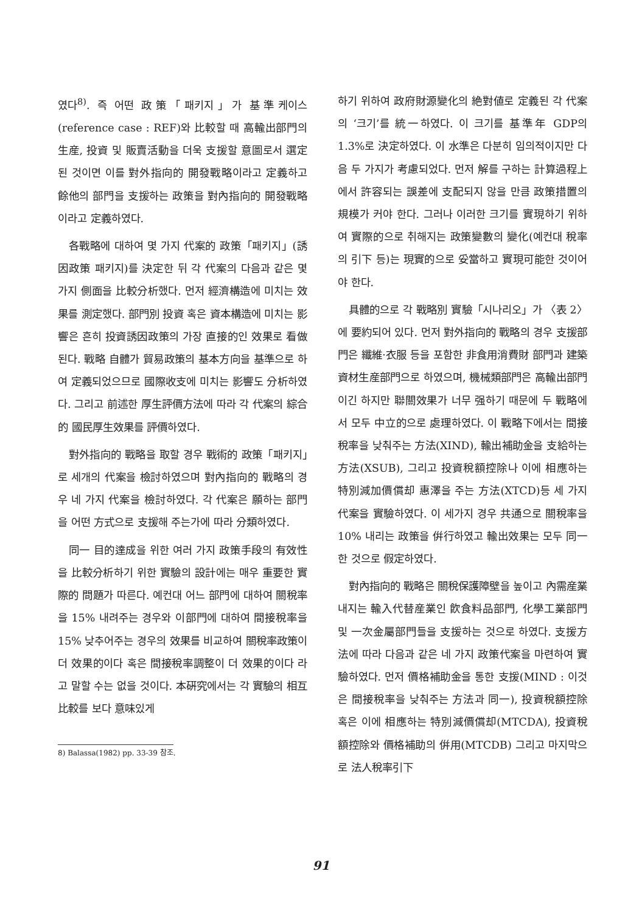였다<sup>8)</sup>. 즉 어떤 政策「패키지」가 基準케이스 (reference case : REF)와 比較할 때 高輸出部門의 生産, 投資 및 販賣活動을 더욱 支援할 意圖로서 選定된 것이면 이를 對外指向的 開發戰略이라고 定義하고 餘他의 部門을 支援하는 政策을 對內指向的 開發戰略이라고 定義하였다.
各戰略에 대하여 몇 가지 代案的 政策「패키지」(誘因政策 패키지)를 決定한 뒤 각 代案의 다음과 같은 몇 가지 側面을 比較分析했다. 먼저 經濟構造에 미치는 效果를 測定했다. 部門別 投資 혹은 資本構造에 미치는 影響은 흔히 投資誘因政策의 가장 直接的인 效果로 看做된다. 戰略 自體가 貿易政策의 基本方向을 基準으로 하여 定義되었으므로 國際收支에 미치는 影響도 分析하였다. 그리고 前述한 厚生評價方法에 따라 각 代案의 綜合的 國民厚生效果를 評價하였다.
對外指向的 戰略을 取할 경우 戰術的 政策「패키지」로 세개의 代案을 檢討하였으며 對內指向的 戰略의 경우 네 가지 代案을 檢討하였다. 각 代案은 願하는 部門을 어떤 方式으로 支援해 주는가에 따라 分類하였다.
同一 目的達成을 위한 여러 가지 政策手段의 有效性을 比較分析하기 위한 實驗의 設計에는 매우 重要한 實際的 問題가 따른다. 예컨대 어느 部門에 대하여 關稅率을 15% 내려주는 경우와 이部門에 대하여 間接稅率을 15% 낮추어주는 경우의 效果를 비교하여 關稅率政策이 더 效果的이다 혹은 間接稅率調整이 더 效果的이다 라고 말할 수는 없을 것이다. 本硏究에서는 각 實驗의 相互比較를 보다 意味있게
8) Balassa(1982) pp. 33-39 참조.
하기 위하여 政府財源變化의 絶對値로 定義된 각 代案의 ‘크기’를 統一하였다. 이 크기를 基準年 GDP의 1.3%로 決定하였다. 이 水準은 다분히 임의적이지만 다음 두 가지가 考慮되었다. 먼저 解를 구하는 計算過程上에서 許容되는 誤差에 支配되지 않을 만큼 政策措置의 規模가 커야 한다. 그러나 이러한 크기를 實現하기 위하여 實際的으로 취해지는 政策變數의 變化(예컨대 稅率의 引下 등)는 現實的으로 妥當하고 實現可能한 것이어야 한다.
具體的으로 각 戰略別 實驗「시나리오」가 〈表 2〉에 要約되어 있다. 먼저 對外指向的 戰略의 경우 支援部門은 纖維·衣服 등을 포함한 非食用消費財 部門과 建築資材生産部門으로 하였으며, 機械類部門은 高輸出部門이긴 하지만 聯關效果가 너무 强하기 때문에 두 戰略에서 모두 中立的으로 處理하였다. 이 戰略下에서는 間接稅率을 낮춰주는 方法(XIND), 輸出補助金을 支給하는 方法(XSUB), 그리고 投資稅額控除나 이에 相應하는 特別減加價償却 惠澤을 주는 方法(XTCD)등 세 가지 代案을 實驗하였다. 이 세가지 경우 共通으로 關稅率을 10% 내리는 政策을 倂行하였고 輸出效果는 모두 同一한 것으로 假定하였다.
對內指向的 戰略은 關稅保護障壁을 높이고 內需産業 내지는 輸入代替産業인 飮食料品部門, 化學工業部門 및 一次金屬部門들을 支援하는 것으로 하였다. 支援方法에 따라 다음과 같은 네 가지 政策代案을 마련하여 實驗하였다. 먼저 價格補助金을 통한 支援(MIND : 이것은 間接稅率을 낮춰주는 方法과 同一), 投資稅額控除 혹은 이에 相應하는 特別減價償却(MTCDA), 投資稅額控除와 價格補助의 倂用(MTCDB) 그리고 마지막으로 法人稅率引下
91